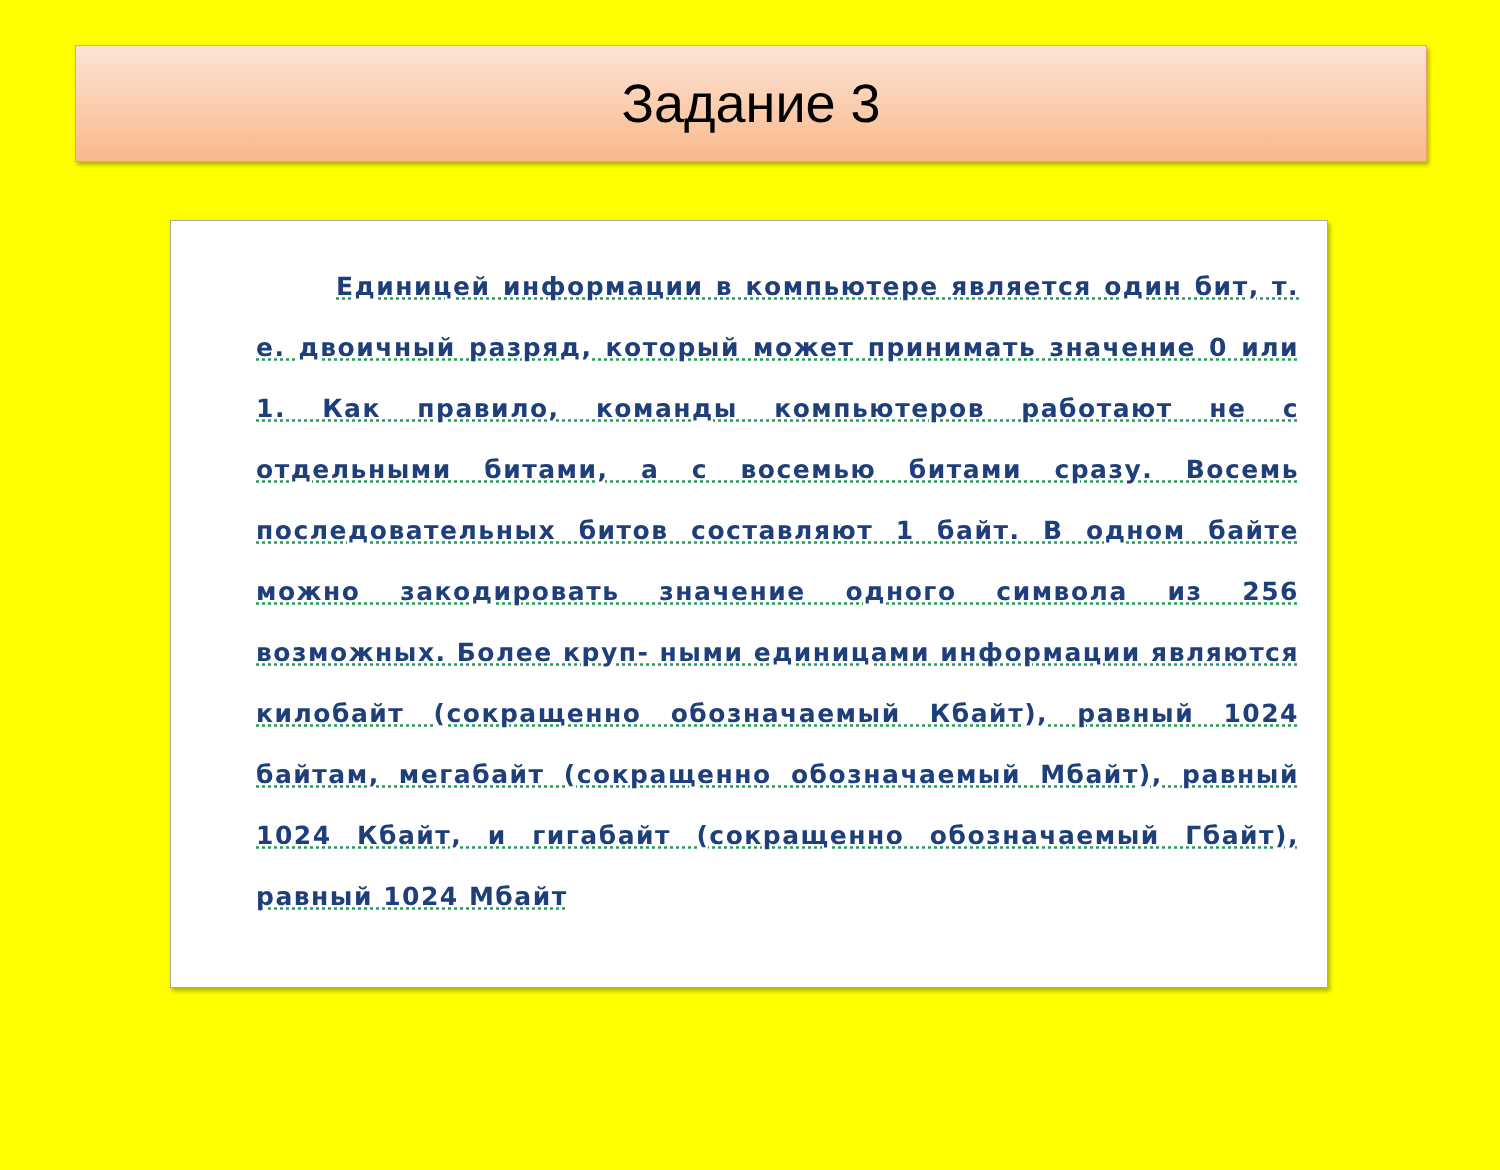Задание 3
Единицей информации в компьютере является один бит, т. е. двоичный разряд, который может принимать значение 0 или 1. Как правило, команды компьютеров работают не с отдельными битами, а с восемью битами сразу. Восемь последовательных битов составляют 1 байт. В одном байте можно закодировать значение одного символа из 256 возможных. Более круп- ными единицами информации являются килобайт (сокращенно обозначаемый Кбайт), равный 1024 байтам, мегабайт (сокращенно обозначаемый Мбайт), равный 1024 Кбайт, и гигабайт (сокращенно обозначаемый Гбайт), равный 1024 Мбайт